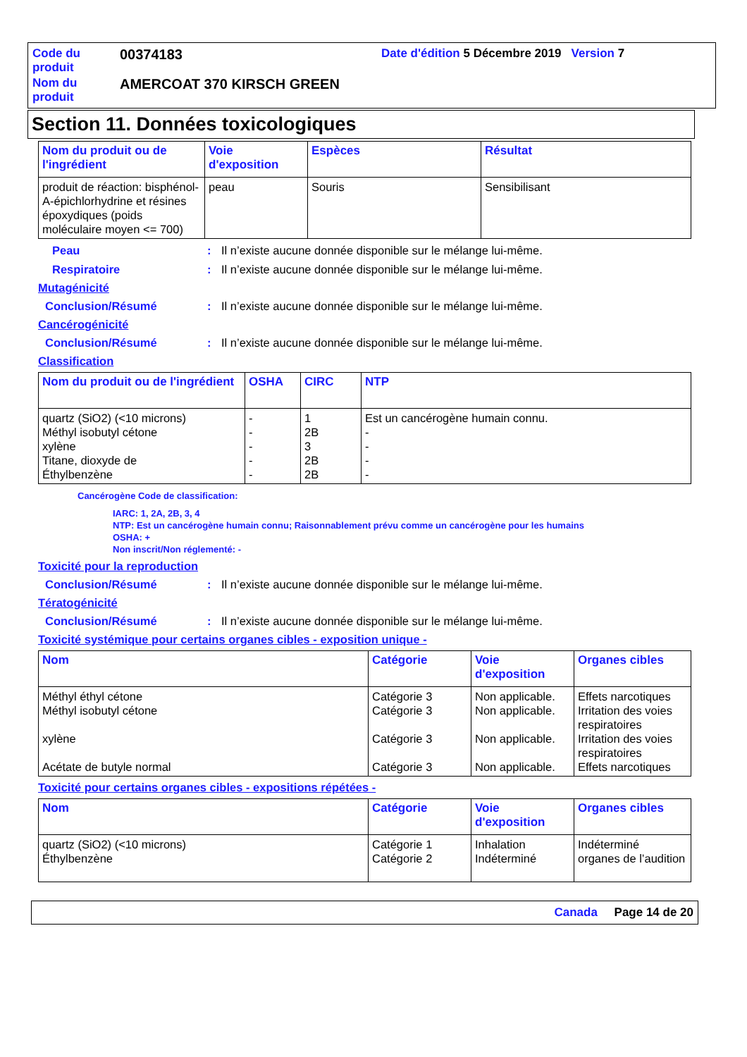| Code du produit | 00374183 | Date d'édition 5 Décembre 2019 Version 7 |
| Nom du produit | AMERCOAT 370 KIRSCH GREEN | |
Section 11. Données toxicologiques
| Nom du produit ou de l'ingrédient | Voie d'exposition | Espèces | Résultat |
| --- | --- | --- | --- |
| produit de réaction: bisphénol-A-épichlorhydrine et résines époxydiques (poids moléculaire moyen <= 700) | peau | Souris | Sensibilisant |
Peau: Il n’existe aucune donnée disponible sur le mélange lui-même.
Respiratoire: Il n’existe aucune donnée disponible sur le mélange lui-même.
Mutagénicité
Conclusion/Résumé: Il n’existe aucune donnée disponible sur le mélange lui-même.
Cancérogénicité
Conclusion/Résumé: Il n’existe aucune donnée disponible sur le mélange lui-même.
Classification
| Nom du produit ou de l'ingrédient | OSHA | CIRC | NTP |
| --- | --- | --- | --- |
| quartz (SiO2) (<10 microns) Méthyl isobutyl cétone xylène Titane, dioxyde de Éthylbenzène | - - - - - | 1 2B 3 2B 2B | Est un cancérogène humain connu. - - - - |
Cancérogène Code de classification:
IARC: 1, 2A, 2B, 3, 4
NTP: Est un cancérogène humain connu; Raisonnablement prévu comme un cancérogène pour les humains
OSHA: +
Non inscrit/Non réglementé: -
Toxicité pour la reproduction
Conclusion/Résumé: Il n’existe aucune donnée disponible sur le mélange lui-même.
Tératogénicité
Conclusion/Résumé: Il n’existe aucune donnée disponible sur le mélange lui-même.
Toxicité systémique pour certains organes cibles - exposition unique -
| Nom | Catégorie | Voie d'exposition | Organes cibles |
| --- | --- | --- | --- |
| Méthyl éthyl cétone Méthyl isobutyl cétone xylène Acétate de butyle normal | Catégorie 3 Catégorie 3 Catégorie 3 Catégorie 3 | Non applicable. Non applicable. Non applicable. Non applicable. | Effets narcotiques Irritation des voies respiratoires Irritation des voies respiratoires Effets narcotiques |
Toxicité pour certains organes cibles - expositions répétées -
| Nom | Catégorie | Voie d'exposition | Organes cibles |
| --- | --- | --- | --- |
| quartz (SiO2) (<10 microns) Éthylbenzène | Catégorie 1 Catégorie 2 | Inhalation Indéterminé | Indéterminé organes de l’audition |
Canada Page 14 de 20